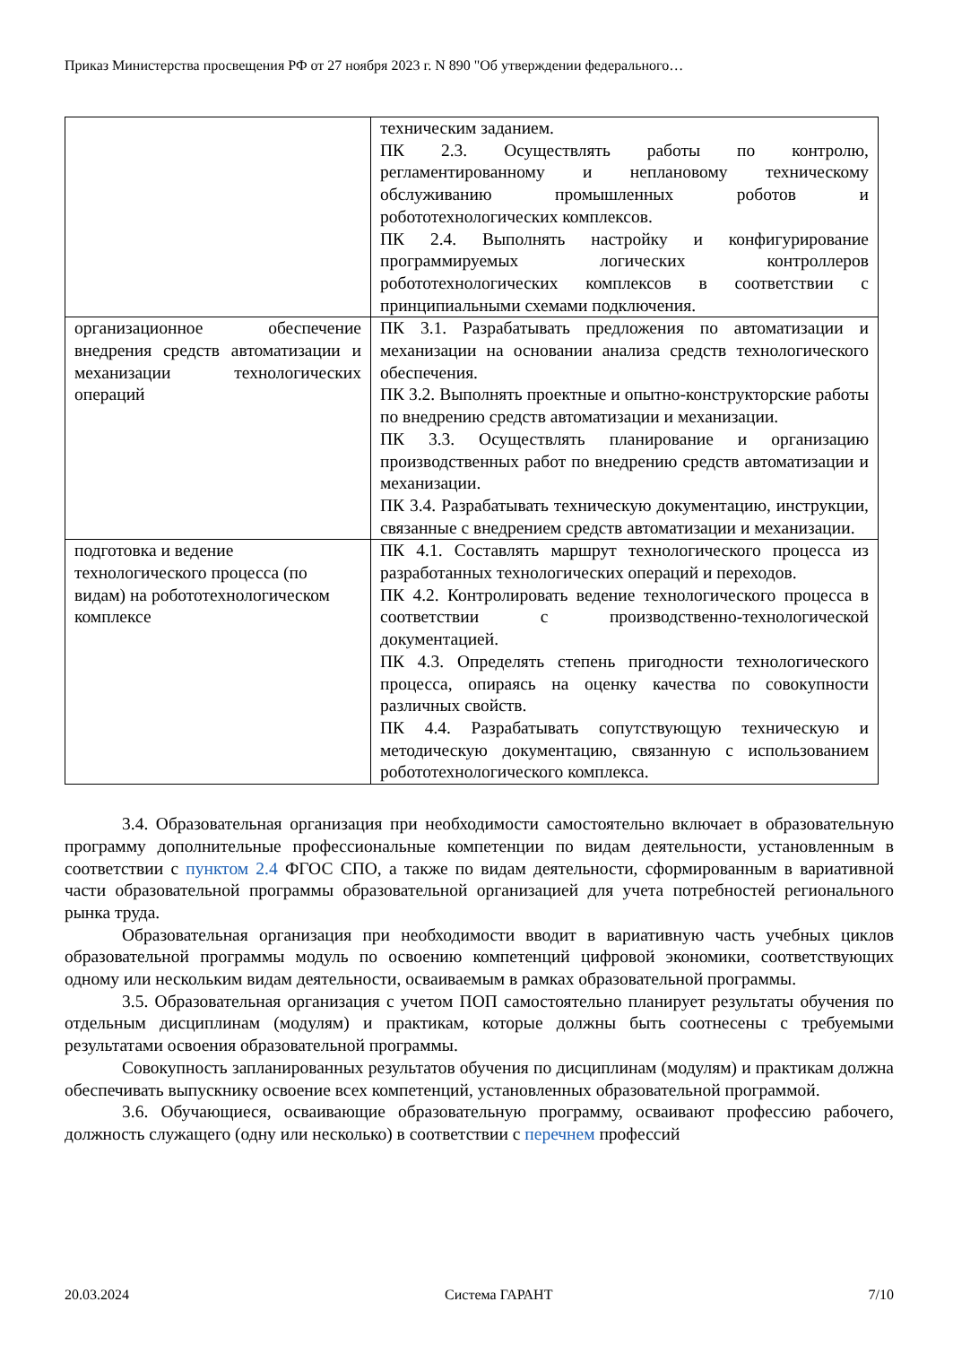Приказ Министерства просвещения РФ от 27 ноября 2023 г. N 890 "Об утверждении федерального…
| | техническим заданием. ПК 2.3. Осуществлять работы по контролю, регламентированному и неплановому техническому обслуживанию промышленных роботов и робототехнологических комплексов. ПК 2.4. Выполнять настройку и конфигурирование программируемых логических контроллеров робототехнологических комплексов в соответствии с принципиальными схемами подключения. |
| организационное обеспечение внедрения средств автоматизации и механизации технологических операций | ПК 3.1. Разрабатывать предложения по автоматизации и механизации на основании анализа средств технологического обеспечения. ПК 3.2. Выполнять проектные и опытно-конструкторские работы по внедрению средств автоматизации и механизации. ПК 3.3. Осуществлять планирование и организацию производственных работ по внедрению средств автоматизации и механизации. ПК 3.4. Разрабатывать техническую документацию, инструкции, связанные с внедрением средств автоматизации и механизации. |
| подготовка и ведение технологического процесса (по видам) на робототехнологическом комплексе | ПК 4.1. Составлять маршрут технологического процесса из разработанных технологических операций и переходов. ПК 4.2. Контролировать ведение технологического процесса в соответствии с производственно-технологической документацией. ПК 4.3. Определять степень пригодности технологического процесса, опираясь на оценку качества по совокупности различных свойств. ПК 4.4. Разрабатывать сопутствующую техническую и методическую документацию, связанную с использованием робототехнологического комплекса. |
3.4. Образовательная организация при необходимости самостоятельно включает в образовательную программу дополнительные профессиональные компетенции по видам деятельности, установленным в соответствии с пунктом 2.4 ФГОС СПО, а также по видам деятельности, сформированным в вариативной части образовательной программы образовательной организацией для учета потребностей регионального рынка труда.
Образовательная организация при необходимости вводит в вариативную часть учебных циклов образовательной программы модуль по освоению компетенций цифровой экономики, соответствующих одному или нескольким видам деятельности, осваиваемым в рамках образовательной программы.
3.5. Образовательная организация с учетом ПОП самостоятельно планирует результаты обучения по отдельным дисциплинам (модулям) и практикам, которые должны быть соотнесены с требуемыми результатами освоения образовательной программы.
Совокупность запланированных результатов обучения по дисциплинам (модулям) и практикам должна обеспечивать выпускнику освоение всех компетенций, установленных образовательной программой.
3.6. Обучающиеся, осваивающие образовательную программу, осваивают профессию рабочего, должность служащего (одну или несколько) в соответствии с перечнем профессий
20.03.2024 Система ГАРАНТ 7/10